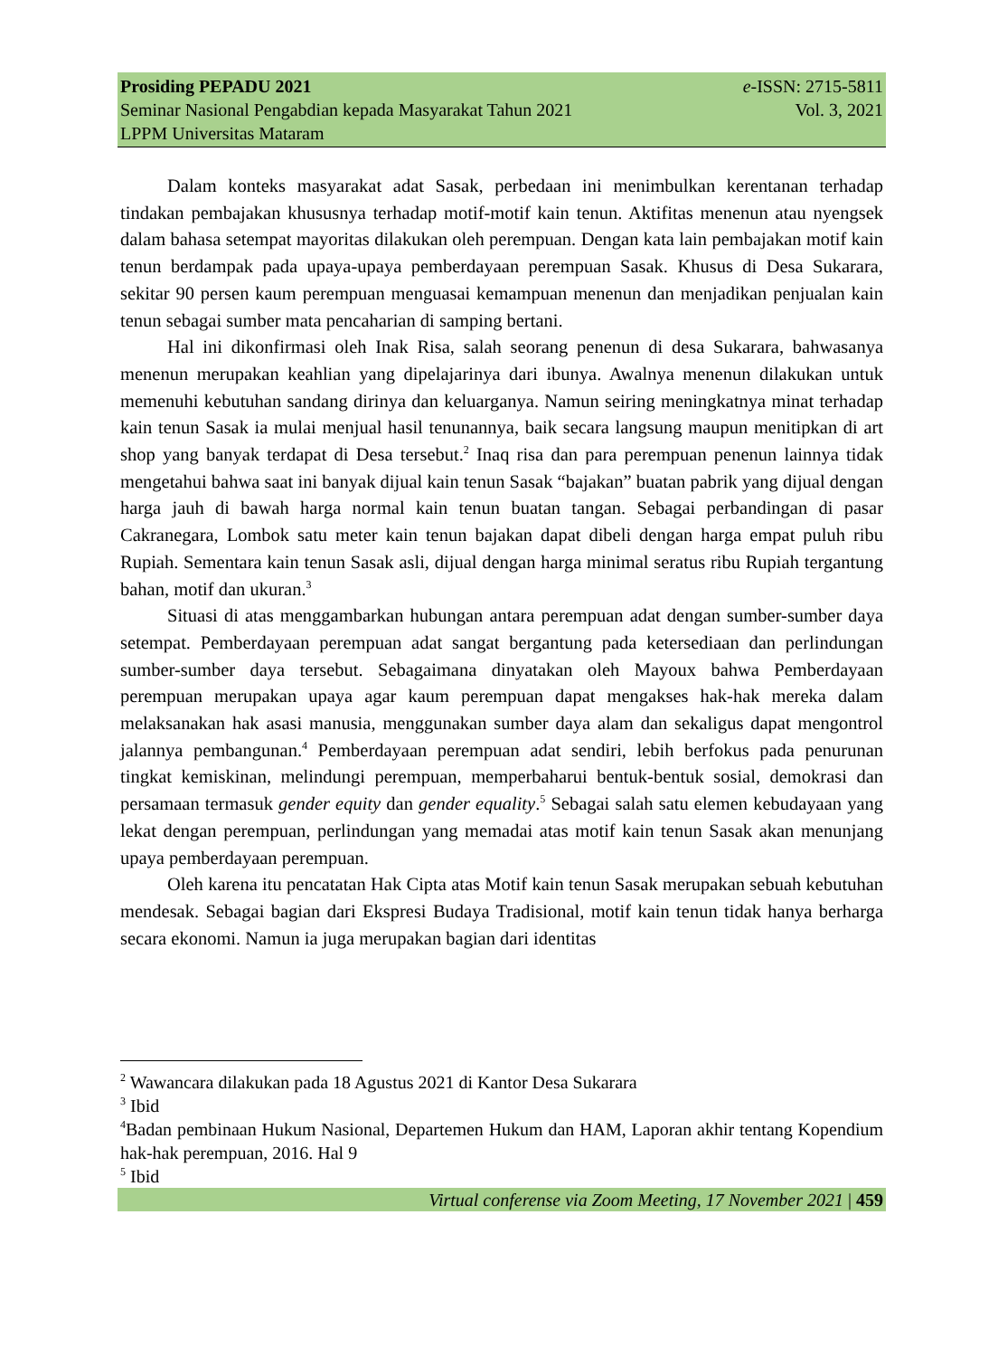Prosiding PEPADU 2021 e-ISSN: 2715-5811
Seminar Nasional Pengabdian kepada Masyarakat Tahun 2021 Vol. 3, 2021
LPPM Universitas Mataram
Dalam konteks masyarakat adat Sasak, perbedaan ini menimbulkan kerentanan terhadap tindakan pembajakan khususnya terhadap motif-motif kain tenun. Aktifitas menenun atau nyengsek dalam bahasa setempat mayoritas dilakukan oleh perempuan. Dengan kata lain pembajakan motif kain tenun berdampak pada upaya-upaya pemberdayaan perempuan Sasak. Khusus di Desa Sukarara, sekitar 90 persen kaum perempuan menguasai kemampuan menenun dan menjadikan penjualan kain tenun sebagai sumber mata pencaharian di samping bertani.
Hal ini dikonfirmasi oleh Inak Risa, salah seorang penenun di desa Sukarara, bahwasanya menenun merupakan keahlian yang dipelajarinya dari ibunya. Awalnya menenun dilakukan untuk memenuhi kebutuhan sandang dirinya dan keluarganya. Namun seiring meningkatnya minat terhadap kain tenun Sasak ia mulai menjual hasil tenunannya, baik secara langsung maupun menitipkan di art shop yang banyak terdapat di Desa tersebut.<sup>2</sup> Inaq risa dan para perempuan penenun lainnya tidak mengetahui bahwa saat ini banyak dijual kain tenun Sasak “bajakan” buatan pabrik yang dijual dengan harga jauh di bawah harga normal kain tenun buatan tangan. Sebagai perbandingan di pasar Cakranegara, Lombok satu meter kain tenun bajakan dapat dibeli dengan harga empat puluh ribu Rupiah. Sementara kain tenun Sasak asli, dijual dengan harga minimal seratus ribu Rupiah tergantung bahan, motif dan ukuran.<sup>3</sup>
Situasi di atas menggambarkan hubungan antara perempuan adat dengan sumber-sumber daya setempat. Pemberdayaan perempuan adat sangat bergantung pada ketersediaan dan perlindungan sumber-sumber daya tersebut. Sebagaimana dinyatakan oleh Mayoux bahwa Pemberdayaan perempuan merupakan upaya agar kaum perempuan dapat mengakses hak-hak mereka dalam melaksanakan hak asasi manusia, menggunakan sumber daya alam dan sekaligus dapat mengontrol jalannya pembangunan.<sup>4</sup> Pemberdayaan perempuan adat sendiri, lebih berfokus pada penurunan tingkat kemiskinan, melindungi perempuan, memperbaharui bentuk-bentuk sosial, demokrasi dan persamaan termasuk gender equity dan gender equality.<sup>5</sup> Sebagai salah satu elemen kebudayaan yang lekat dengan perempuan, perlindungan yang memadai atas motif kain tenun Sasak akan menunjang upaya pemberdayaan perempuan.
Oleh karena itu pencatatan Hak Cipta atas Motif kain tenun Sasak merupakan sebuah kebutuhan mendesak. Sebagai bagian dari Ekspresi Budaya Tradisional, motif kain tenun tidak hanya berharga secara ekonomi. Namun ia juga merupakan bagian dari identitas
<sup>2</sup> Wawancara dilakukan pada 18 Agustus 2021 di Kantor Desa Sukarara
<sup>3</sup> Ibid
<sup>4</sup> Badan pembinaan Hukum Nasional, Departemen Hukum dan HAM, Laporan akhir tentang Kopendium hak-hak perempuan, 2016. Hal 9
<sup>5</sup> Ibid
Virtual conferense via Zoom Meeting, 17 November 2021 | 459